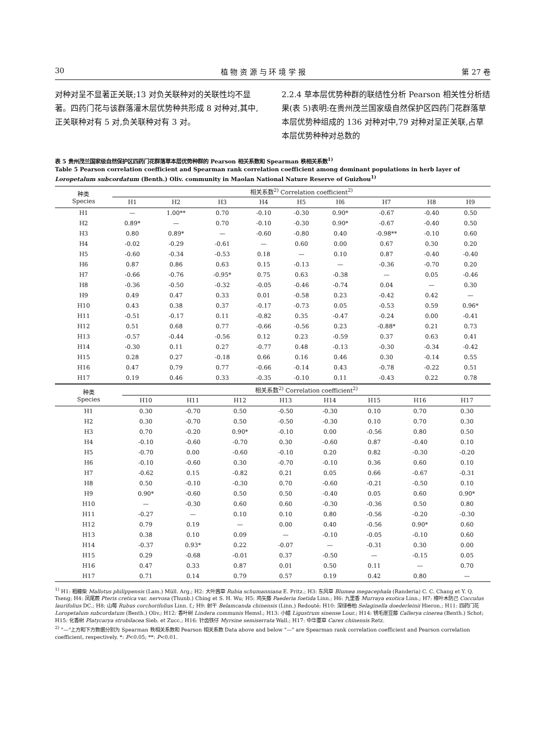30 植 物 资 源 与 环 境 学 报 第 27 卷
对种对呈不显著正关联;13 对负关联种对的关联性均不显著。四药门花与该群落灌木层优势种共形成 8 对种对,其中,正关联种对有 5 对,负关联种对有 3 对。
2.2.4 草本层优势种群的联结性分析 Pearson 相关性分析结果(表 5)表明:在贵州茂兰国家级自然保护区四药门花群落草本层优势种组成的 136 对种对中,79 对种对呈正关联,占草本层优势种种对总数的
表 5 贵州茂兰国家级自然保护区四药门花群落草本层优势种群的 Pearson 相关系数和 Spearman 秩相关系数<sup>1)</sup>
Table 5 Pearson correlation coefficient and Spearman rank correlation coefficient among dominant populations in herb layer of Loropetalum subcordatum (Benth.) Oliv. community in Maolan National Nature Reserve of Guizhou<sup>1)</sup>
| 种类 Species | 相关系数<sup>2)</sup> Correlation coefficient<sup>2)</sup> | | | | | | | | |
| --- | --- | --- | --- | --- | --- | --- | --- | --- | --- |
| | H1 | H2 | H3 | H4 | H5 | H6 | H7 | H8 | H9 |
| H1 | — | 1.00** | 0.70 | -0.10 | -0.30 | 0.90* | -0.67 | -0.40 | 0.50 |
| H2 | 0.89* | — | 0.70 | -0.10 | -0.30 | 0.90* | -0.67 | -0.40 | 0.50 |
| H3 | 0.80 | 0.89* | — | -0.60 | -0.80 | 0.40 | -0.98** | -0.10 | 0.60 |
| H4 | -0.02 | -0.29 | -0.61 | — | 0.60 | 0.00 | 0.67 | 0.30 | 0.20 |
| H5 | -0.60 | -0.34 | -0.53 | 0.18 | — | 0.10 | 0.87 | -0.40 | -0.40 |
| H6 | 0.87 | 0.86 | 0.63 | 0.15 | -0.13 | — | -0.36 | -0.70 | 0.20 |
| H7 | -0.66 | -0.76 | -0.95* | 0.75 | 0.63 | -0.38 | — | 0.05 | -0.46 |
| H8 | -0.36 | -0.50 | -0.32 | -0.05 | -0.46 | -0.74 | 0.04 | — | 0.30 |
| H9 | 0.49 | 0.47 | 0.33 | 0.01 | -0.58 | 0.23 | -0.42 | 0.42 | — |
| H10 | 0.43 | 0.38 | 0.37 | -0.17 | -0.73 | 0.05 | -0.53 | 0.59 | 0.96* |
| H11 | -0.51 | -0.17 | 0.11 | -0.82 | 0.35 | -0.47 | -0.24 | 0.00 | -0.41 |
| H12 | 0.51 | 0.68 | 0.77 | -0.66 | -0.56 | 0.23 | -0.88* | 0.21 | 0.73 |
| H13 | -0.57 | -0.44 | -0.56 | 0.12 | 0.23 | -0.59 | 0.37 | 0.63 | 0.41 |
| H14 | -0.30 | 0.11 | 0.27 | -0.77 | 0.48 | -0.13 | -0.30 | -0.34 | -0.42 |
| H15 | 0.28 | 0.27 | -0.18 | 0.66 | 0.16 | 0.46 | 0.30 | -0.14 | 0.55 |
| H16 | 0.47 | 0.79 | 0.77 | -0.66 | -0.14 | 0.43 | -0.78 | -0.22 | 0.51 |
| H17 | 0.19 | 0.46 | 0.33 | -0.35 | -0.10 | 0.11 | -0.43 | 0.22 | 0.78 |
| 种类 Species | 相关系数<sup>2)</sup> Correlation coefficient<sup>2)</sup> | | | | | | | |
| --- | --- | --- | --- | --- | --- | --- | --- | --- |
| | H10 | H11 | H12 | H13 | H14 | H15 | H16 | H17 |
| H1 | 0.30 | -0.70 | 0.50 | -0.50 | -0.30 | 0.10 | 0.70 | 0.30 |
| H2 | 0.30 | -0.70 | 0.50 | -0.50 | -0.30 | 0.10 | 0.70 | 0.30 |
| H3 | 0.70 | -0.20 | 0.90* | -0.10 | 0.00 | -0.56 | 0.80 | 0.50 |
| H4 | -0.10 | -0.60 | -0.70 | 0.30 | -0.60 | 0.87 | -0.40 | 0.10 |
| H5 | -0.70 | 0.00 | -0.60 | -0.10 | 0.20 | 0.82 | -0.30 | -0.20 |
| H6 | -0.10 | -0.60 | 0.30 | -0.70 | -0.10 | 0.36 | 0.60 | 0.10 |
| H7 | -0.62 | 0.15 | -0.82 | 0.21 | 0.05 | 0.66 | -0.67 | -0.31 |
| H8 | 0.50 | -0.10 | -0.30 | 0.70 | -0.60 | -0.21 | -0.50 | 0.10 |
| H9 | 0.90* | -0.60 | 0.50 | 0.50 | -0.40 | 0.05 | 0.60 | 0.90* |
| H10 | — | -0.30 | 0.60 | 0.60 | -0.30 | -0.36 | 0.50 | 0.80 |
| H11 | -0.27 | — | 0.10 | 0.10 | 0.80 | -0.56 | -0.20 | -0.30 |
| H12 | 0.79 | 0.19 | — | 0.00 | 0.40 | -0.56 | 0.90* | 0.60 |
| H13 | 0.38 | 0.10 | 0.09 | — | -0.10 | -0.05 | -0.10 | 0.60 |
| H14 | -0.37 | 0.93* | 0.22 | -0.07 | — | -0.31 | 0.30 | 0.00 |
| H15 | 0.29 | -0.68 | -0.01 | 0.37 | -0.50 | — | -0.15 | 0.05 |
| H16 | 0.47 | 0.33 | 0.87 | 0.01 | 0.50 | 0.11 | — | 0.70 |
| H17 | 0.71 | 0.14 | 0.79 | 0.57 | 0.19 | 0.42 | 0.80 | — |
<sup>1)</sup> H1: 粗糠柴 Mallotus philippensis (Lam.) Müll. Arg.; H2: 大叶茜草 Rubia schumanniana E. Pritz.; H3: 东风草 Blumea megacephala (Randeria) C. C. Chang et Y. Q. Tseng; H4: 凤尾蕨 Pteris cretica var. nervosa (Thunb.) Ching et S. H. Wu; H5: 鸡矢藤 Paederia foetida Linn.; H6: 九里香 Murraya exotica Linn.; H7: 樟叶木防己 Cocculus laurifolius DC.; H8: 山莓 Rubus corchorifolius Linn. f.; H9: 射干 Belamcanda chinensis (Linn.) Redouté; H10: 深绿卷柏 Selaginella doederleinii Hieron.; H11: 四药门花 Loropetalum subcordatum (Benth.) Oliv.; H12: 香叶树 Lindera communis Hemsl.; H13: 小蜡 Ligustrum sinense Lour.; H14: 锈毛崖豆藤 Callerya cinerea (Benth.) Schot; H15: 化香树 Platycarya strobilacea Sieb. et Zucc.; H16: 针齿铁仔 Myrsine semiserrata Wall.; H17: 中华薹草 Carex chinensis Retz.
<sup>2)</sup> "—"上方和下方数据分别为 Spearman 秩相关系数和 Pearson 相关系数 Data above and below "—" are Spearman rank correlation coefficient and Pearson correlation coefficient, respectively. *: P<0.05; **: P<0.01.